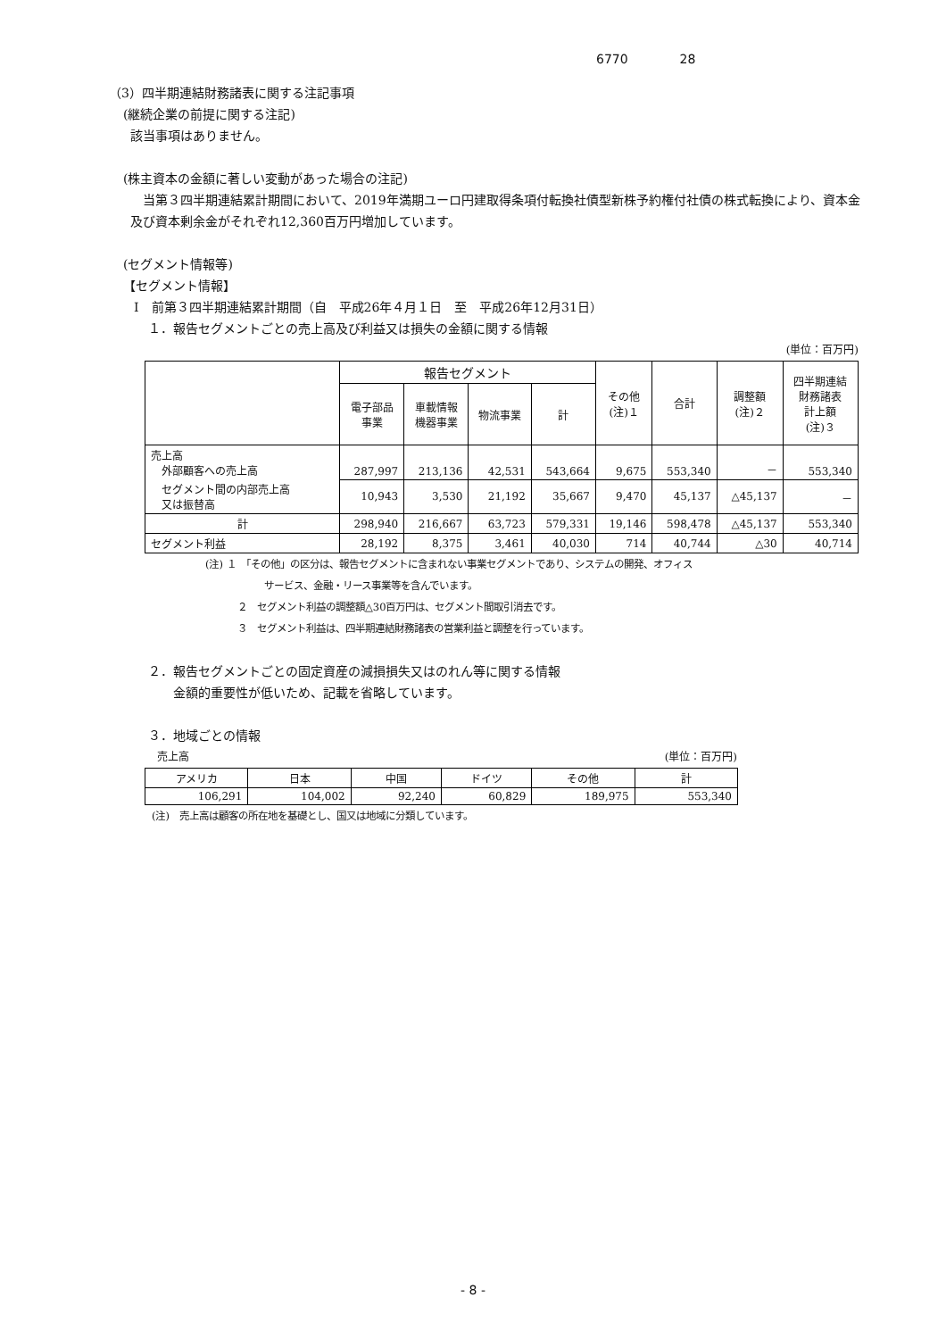6770 28
（3）四半期連結財務諸表に関する注記事項
(継続企業の前提に関する注記)
該当事項はありません。
(株主資本の金額に著しい変動があった場合の注記)
当第３四半期連結累計期間において、2019年満期ユーロ円建取得条項付転換社債型新株予約権付社債の株式転換により、資本金及び資本剰余金がそれぞれ12,360百万円増加しています。
(セグメント情報等)
【セグメント情報】
Ⅰ　前第３四半期連結累計期間（自　平成26年４月１日　至　平成26年12月31日）
１．報告セグメントごとの売上高及び利益又は損失の金額に関する情報
(単位：百万円)
| | 報告セグメント | | | | その他 (注)１ | 合計 | 調整額 (注)２ | 四半期連結 財務諸表 計上額 (注)３ |
| --- | --- | --- | --- | --- | --- | --- | --- | --- |
| | 電子部品 事業 | 車載情報 機器事業 | 物流事業 | 計 | | | | |
| 売上高 外部顧客への売上高 | 287,997 | 213,136 | 42,531 | 543,664 | 9,675 | 553,340 | － | 553,340 |
| セグメント間の内部売上高 又は振替高 | 10,943 | 3,530 | 21,192 | 35,667 | 9,470 | 45,137 | △45,137 | － |
| 計 | 298,940 | 216,667 | 63,723 | 579,331 | 19,146 | 598,478 | △45,137 | 553,340 |
| セグメント利益 | 28,192 | 8,375 | 3,461 | 40,030 | 714 | 40,744 | △30 | 40,714 |
(注) １　「その他」の区分は、報告セグメントに含まれない事業セグメントであり、システムの開発、オフィス
サービス、金融・リース事業等を含んでいます。
２　セグメント利益の調整額△30百万円は、セグメント間取引消去です。
３　セグメント利益は、四半期連結財務諸表の営業利益と調整を行っています。
２．報告セグメントごとの固定資産の減損損失又はのれん等に関する情報
金額的重要性が低いため、記載を省略しています。
３．地域ごとの情報
売上高 (単位：百万円)
| アメリカ | 日本 | 中国 | ドイツ | その他 | 計 |
| --- | --- | --- | --- | --- | --- |
| 106,291 | 104,002 | 92,240 | 60,829 | 189,975 | 553,340 |
(注)　売上高は顧客の所在地を基礎とし、国又は地域に分類しています。
- 8 -